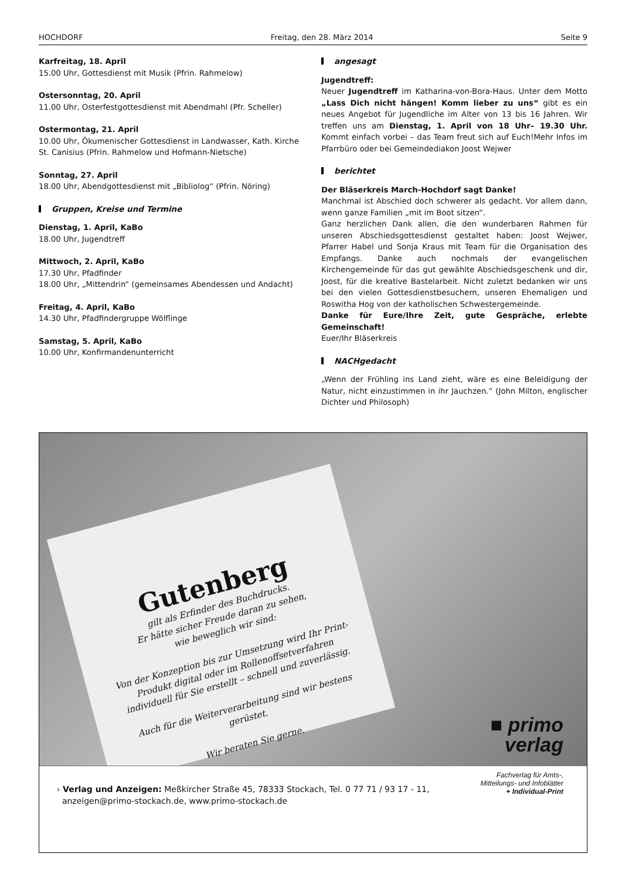HOCHDORF Freitag, den 28. März 2014 Seite 9
Karfreitag, 18. April
15.00 Uhr, Gottesdienst mit Musik (Pfrin. Rahmelow)
Ostersonntag, 20. April
11.00 Uhr, Osterfestgottesdienst mit Abendmahl (Pfr. Scheller)
Ostermontag, 21. April
10.00 Uhr, Ökumenischer Gottesdienst in Landwasser, Kath. Kirche St. Canisius (Pfrin. Rahmelow und Hofmann-Nietsche)
Sonntag, 27. April
18.00 Uhr, Abendgottesdienst mit „Bibliolog“ (Pfrin. Nöring)
Gruppen, Kreise und Termine
Dienstag, 1. April, KaBo
18.00 Uhr, Jugendtreff
Mittwoch, 2. April, KaBo
17.30 Uhr, Pfadfinder
18.00 Uhr, „Mittendrin“ (gemeinsames Abendessen und Andacht)
Freitag, 4. April, KaBo
14.30 Uhr, Pfadfindergruppe Wölflinge
Samstag, 5. April, KaBo
10.00 Uhr, Konfirmandenunterricht
angesagt
Jugendtreff:
Neuer Jugendtreff im Katharina-von-Bora-Haus. Unter dem Motto „Lass Dich nicht hängen! Komm lieber zu uns“ gibt es ein neues Angebot für Jugendliche im Alter von 13 bis 16 Jahren. Wir treffen uns am Dienstag, 1. April von 18 Uhr– 19.30 Uhr. Kommt einfach vorbei – das Team freut sich auf Euch!Mehr Infos im Pfarrbüro oder bei Gemeindediakon Joost Wejwer
berichtet
Der Bläserkreis March-Hochdorf sagt Danke!
Manchmal ist Abschied doch schwerer als gedacht. Vor allem dann, wenn ganze Familien „mit im Boot sitzen“.
Ganz herzlichen Dank allen, die den wunderbaren Rahmen für unseren Abschiedsgottesdienst gestaltet haben: Joost Wejwer, Pfarrer Habel und Sonja Kraus mit Team für die Organisation des Empfangs. Danke auch nochmals der evangelischen Kirchengemeinde für das gut gewählte Abschiedsgeschenk und dir, Joost, für die kreative Bastelarbeit. Nicht zuletzt bedanken wir uns bei den vielen Gottesdienstbesuchern, unseren Ehemaligen und Roswitha Hog von der katholischen Schwestergemeinde.
Danke für Eure/Ihre Zeit, gute Gespräche, erlebte Gemeinschaft!
Euer/Ihr Bläserkreis
NACHgedacht
„Wenn der Frühling ins Land zieht, wäre es eine Beleidigung der Natur, nicht einzustimmen in ihr Jauchzen.“ (John Milton, englischer Dichter und Philosoph)
Gutenberg
gilt als Erfinder des Buchdrucks.
Er hätte sicher Freude daran zu sehen,
wie beweglich wir sind:
Von der Konzeption bis zur Umsetzung wird Ihr Print-Produkt digital oder im Rollenoffsetverfahren individuell für Sie erstellt – schnell und zuverlässig.
Auch für die Weiterverarbeitung sind wir bestens gerüstet.
Wir beraten Sie gerne.
■ primo
verlag
Fachverlag für Amts-,
Mitteilungs- und Infoblätter
+ Individual-Print
› Verlag und Anzeigen: Meßkircher Straße 45, 78333 Stockach, Tel. 0 77 71 / 93 17 - 11,
anzeigen@primo-stockach.de, www.primo-stockach.de